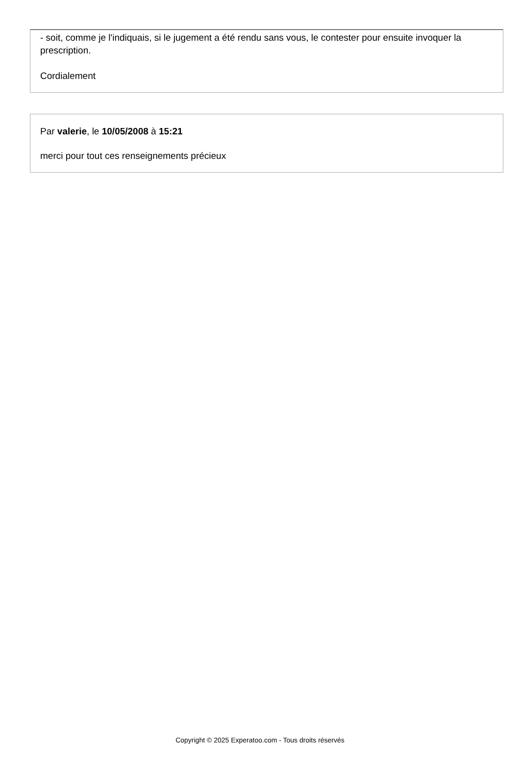- soit, comme je l'indiquais, si le jugement a été rendu sans vous, le contester pour ensuite invoquer la prescription.
Cordialement
Par valerie, le 10/05/2008 à 15:21
merci pour tout ces renseignements précieux
Copyright © 2025 Experatoo.com - Tous droits réservés